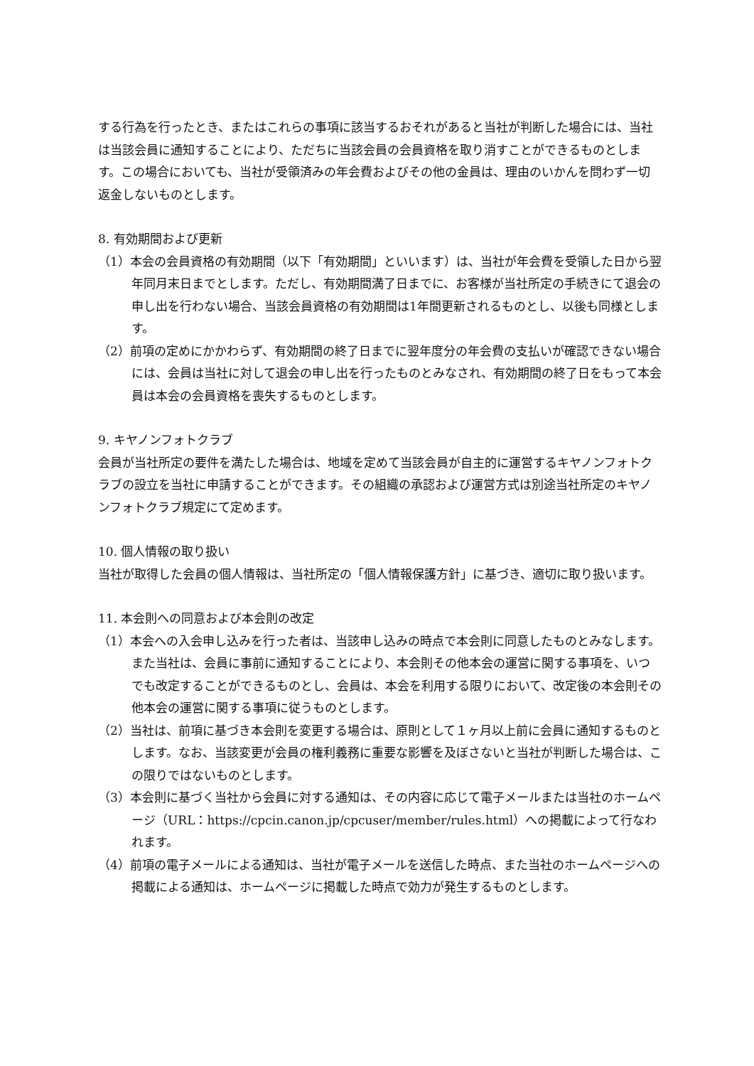する行為を行ったとき、またはこれらの事項に該当するおそれがあると当社が判断した場合には、当社は当該会員に通知することにより、ただちに当該会員の会員資格を取り消すことができるものとします。この場合においても、当社が受領済みの年会費およびその他の金員は、理由のいかんを問わず一切返金しないものとします。
8. 有効期間および更新
（1）本会の会員資格の有効期間（以下「有効期間」といいます）は、当社が年会費を受領した日から翌年同月末日までとします。ただし、有効期間満了日までに、お客様が当社所定の手続きにて退会の申し出を行わない場合、当該会員資格の有効期間は1年間更新されるものとし、以後も同様とします。
（2）前項の定めにかかわらず、有効期間の終了日までに翌年度分の年会費の支払いが確認できない場合には、会員は当社に対して退会の申し出を行ったものとみなされ、有効期間の終了日をもって本会員は本会の会員資格を喪失するものとします。
9. キヤノンフォトクラブ
会員が当社所定の要件を満たした場合は、地域を定めて当該会員が自主的に運営するキヤノンフォトクラブの設立を当社に申請することができます。その組織の承認および運営方式は別途当社所定のキヤノンフォトクラブ規定にて定めます。
10. 個人情報の取り扱い
当社が取得した会員の個人情報は、当社所定の「個人情報保護方針」に基づき、適切に取り扱います。
11. 本会則への同意および本会則の改定
（1）本会への入会申し込みを行った者は、当該申し込みの時点で本会則に同意したものとみなします。
また当社は、会員に事前に通知することにより、本会則その他本会の運営に関する事項を、いつでも改定することができるものとし、会員は、本会を利用する限りにおいて、改定後の本会則その他本会の運営に関する事項に従うものとします。
（2）当社は、前項に基づき本会則を変更する場合は、原則として１ヶ月以上前に会員に通知するものとします。なお、当該変更が会員の権利義務に重要な影響を及ぼさないと当社が判断した場合は、この限りではないものとします。
（3）本会則に基づく当社から会員に対する通知は、その内容に応じて電子メールまたは当社のホームページ（URL：https://cpcin.canon.jp/cpcuser/member/rules.html）への掲載によって行なわれます。
（4）前項の電子メールによる通知は、当社が電子メールを送信した時点、また当社のホームページへの掲載による通知は、ホームページに掲載した時点で効力が発生するものとします。